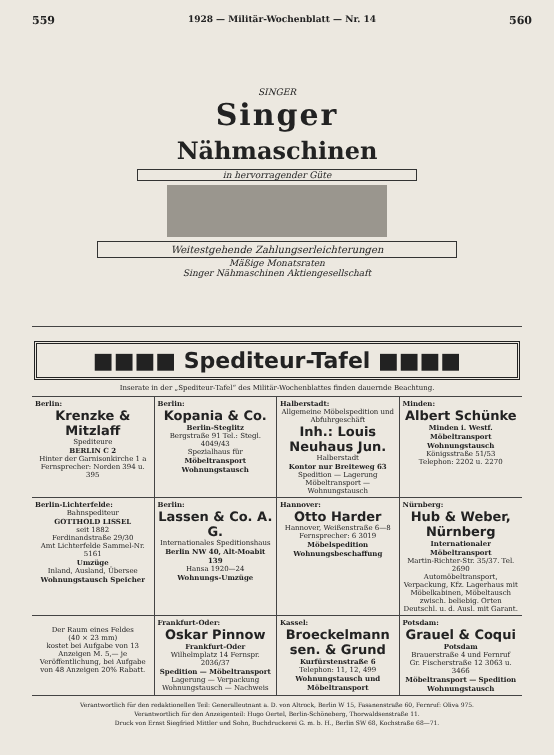559 1928 — Militär-Wochenblatt — Nr. 14 560
SINGER
Singer
Nähmaschinen
in hervorragender Güte
Weitestgehende Zahlungserleichterungen
Mäßige Monatsraten
Singer Nähmaschinen Aktiengesellschaft
■■■■ Spediteur-Tafel ■■■■
Inserate in der „Spediteur-Tafel“ des Militär-Wochenblattes finden dauernde Beachtung.
Berlin:
Krenzke & Mitzlaff
Spediteure
BERLIN C 2
Hinter der Garnisonkirche 1 a
Fernsprecher: Norden 394 u. 395
Berlin:
Kopania & Co.
Berlin-Steglitz
Bergstraße 91 Tel.: Stegl. 4049/43
Spezialhaus für
Möbeltransport Wohnungstausch
Halberstadt:
Allgemeine Möbelspedition und Abfuhrgeschäft
Inh.: Louis Neuhaus Jun.
Halberstadt
Kontor nur Breiteweg 63
Spedition — Lagerung
Möbeltransport — Wohnungstausch
Minden:
Albert Schünke
Minden i. Westf.
Möbeltransport Wohnungstausch
Königsstraße 51/53
Telephon: 2202 u. 2270
Berlin-Lichterfelde:
Bahnspediteur
GOTTHOLD LISSEL
seit 1882
Ferdinandstraße 29/30
Amt Lichterfelde Sammel-Nr. 5161
Umzüge
Inland, Ausland, Übersee
Wohnungstausch Speicher
Berlin:
Lassen & Co. A. G.
Internationales Speditionshaus
Berlin NW 40, Alt-Moabit 139
Hansa 1920—24
Wohnungs-Umzüge
Hannover:
Otto Harder
Hannover, Weißenstraße 6—8
Fernsprecher: 6 3019
Möbelspedition Wohnungsbeschaffung
Nürnberg:
Hub & Weber, Nürnberg
Internationaler Möbeltransport
Martin-Richter-Str. 35/37. Tel. 2690
Automöbeltransport, Verpackung, Kfz. Lagerhaus mit Möbelkabinen, Möbeltausch zwisch. beliebig. Orten Deutschl. u. d. Ausl. mit Garant.
Der Raum eines Feldes
(40 × 23 mm)
kostet bei Aufgabe von 13 Anzeigen M. 5,— je Veröffentlichung, bei Aufgabe von 48 Anzeigen 20% Rabatt.
Frankfurt-Oder:
Oskar Pinnow
Frankfurt-Oder
Wilhelmplatz 14 Fernspr. 2036/37
Spedition — Möbeltransport
Lagerung — Verpackung
Wohnungstausch — Nachweis
Kassel:
Broeckelmann sen. & Grund
Kurfürstenstraße 6
Telephon: 11, 12, 499
Wohnungstausch und Möbeltransport
Potsdam:
Grauel & Coqui
Potsdam
Brauerstraße 4 und Fernruf
Gr. Fischerstraße 12 3063 u. 3466
Möbeltransport — Spedition Wohnungstausch
Verantwortlich für den redaktionellen Teil: Generalleutnant a. D. von Altrock, Berlin W 15, Fasanenstraße 60, Fernruf: Oliva 975.
Verantwortlich für den Anzeigenteil: Hugo Oertel, Berlin-Schöneberg, Thorwaldsenstraße 11.
Druck von Ernst Siegfried Mittler und Sohn, Buchdruckerei G. m. b. H., Berlin SW 68, Kochstraße 68—71.